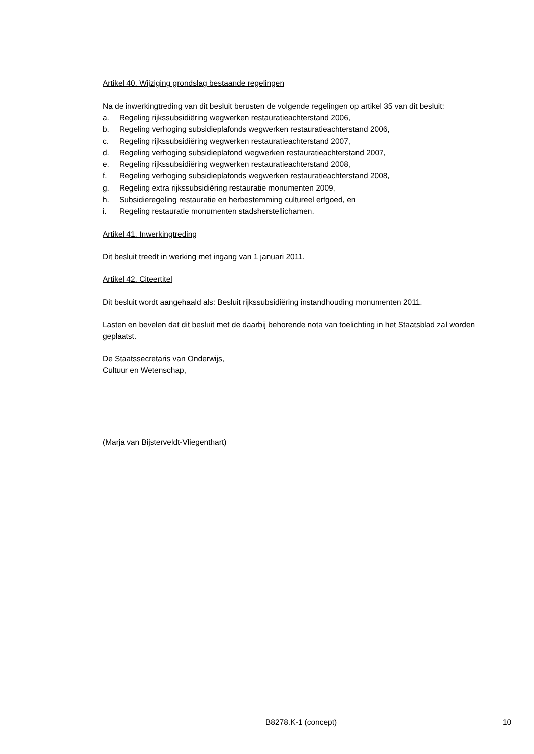Artikel 40. Wijziging grondslag bestaande regelingen
Na de inwerkingtreding van dit besluit berusten de volgende regelingen op artikel 35 van dit besluit:
a. Regeling rijkssubsidiëring wegwerken restauratieachterstand 2006,
b. Regeling verhoging subsidieplafonds wegwerken restauratieachterstand 2006,
c. Regeling rijkssubsidiëring wegwerken restauratieachterstand 2007,
d. Regeling verhoging subsidieplafond wegwerken restauratieachterstand 2007,
e. Regeling rijkssubsidiëring wegwerken restauratieachterstand 2008,
f. Regeling verhoging subsidieplafonds wegwerken restauratieachterstand 2008,
g. Regeling extra rijkssubsidiëring restauratie monumenten 2009,
h. Subsidieregeling restauratie en herbestemming cultureel erfgoed, en
i. Regeling restauratie monumenten stadsherstellichamen.
Artikel 41. Inwerkingtreding
Dit besluit treedt in werking met ingang van 1 januari 2011.
Artikel 42. Citeertitel
Dit besluit wordt aangehaald als: Besluit rijkssubsidiëring instandhouding monumenten 2011.
Lasten en bevelen dat dit besluit met de daarbij behorende nota van toelichting in het Staatsblad zal worden geplaatst.
De Staatssecretaris van Onderwijs,
Cultuur en Wetenschap,
(Marja van Bijsterveldt-Vliegenthart)
B8278.K-1 (concept) 10